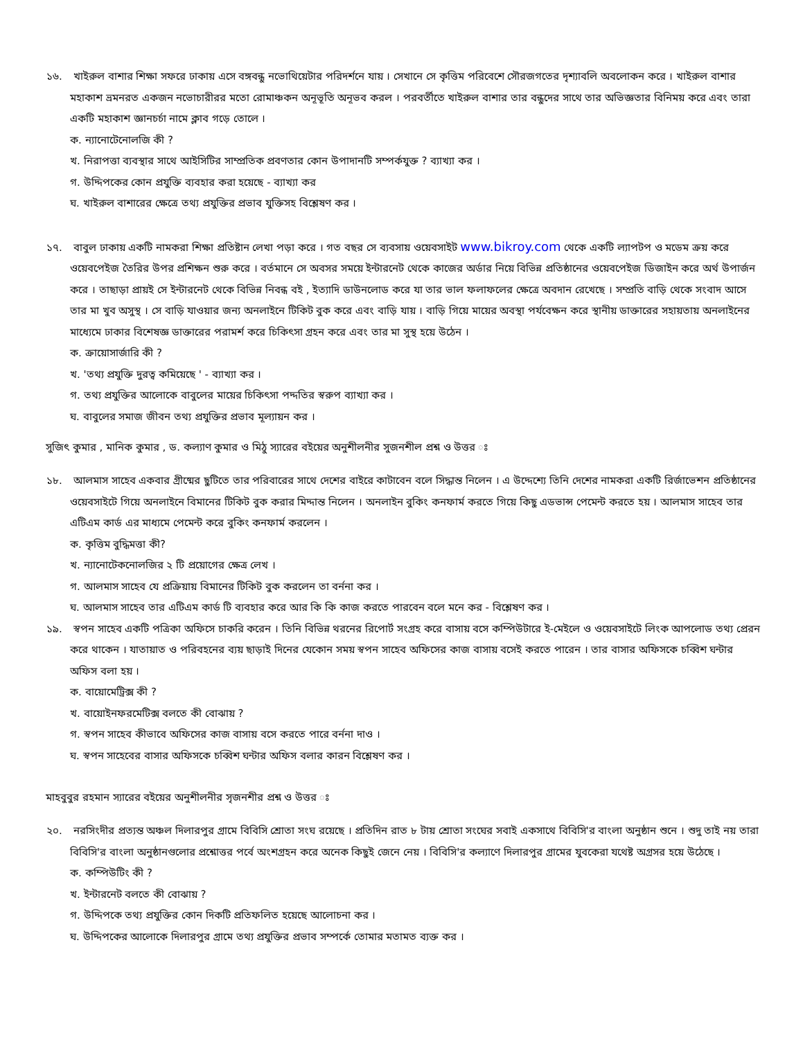১৬. খাইরুল বাশার শিক্ষা সফরে ঢাকায় এসে বঙ্গবন্ধু নভোথিয়েটার পরিদর্শনে যায় । সেখানে সে কৃত্তিম পরিবেশে সৌরজগতের দৃশ্যাবলি অবলোকন করে । খাইরুল বাশার মহাকাশ ভ্রমনরত একজন নভোচারীরর মতো রোমাঞ্চকন অনূভূতি অনূভব করল । পরবর্তীতে খাইরুল বাশার তার বন্ধুদের সাথে তার অভিজ্ঞতার বিনিময় করে এবং তারা একটি মহাকাশ জ্ঞানচর্চা নামে ক্লাব গড়ে তোলে ।
ক. ন্যানোটেনোলজি কী ?
খ. নিরাপত্তা ব্যবস্থার সাথে আইসিটির সাম্প্রতিক প্রবণতার কোন উপাদানটি সম্পর্কযুক্ত ? ব্যাখ্যা কর ।
গ. উদ্দিপকের কোন প্রযুক্তি ব্যবহার করা হয়েছে - ব্যাখ্যা কর
ঘ. খাইরুল বাশারের ক্ষেত্রে তথ্য প্রযুক্তির প্রভাব যুক্তিসহ বিশ্লেষণ কর ।
১৭. বাবুল ঢাকায় একটি নামকরা শিক্ষা প্রতিষ্টান লেখা পড়া করে । গত বছর সে ব্যবসায় ওয়েবসাইট www.bikroy.com থেকে একটি ল্যাপটপ ও মডেম ক্রয় করে ওয়েবপেইজ তৈরির উপর প্রশিক্ষন শুরু করে । বর্তমানে সে অবসর সময়ে ইন্টারনেট থেকে কাজের অর্ডার নিয়ে বিভিন্ন প্রতিষ্ঠানের ওয়েবপেইজ ডিজাইন করে অর্থ উপার্জন করে । তাছাড়া প্রায়ই সে ইন্টারনেট থেকে বিভিন্ন নিবন্ধ বই , ইত্যাদি ডাউনলোড করে যা তার ভাল ফলাফলের ক্ষেত্রে অবদান রেখেছে । সম্প্রতি বাড়ি থেকে সংবাদ আসে তার মা খুব অসুস্থ । সে বাড়ি যাওয়ার জন্য অনলাইনে টিকিট বুক করে এবং বাড়ি যায় । বাড়ি গিয়ে মায়ের অবস্থা পর্যবেক্ষন করে স্থানীয় ডাক্তারের সহায়তায় অনলাইনের মাধ্যেমে ঢাকার বিশেষজ্ঞ ডাক্তারের পরামর্শ করে চিকিৎসা গ্রহন করে এবং তার মা সুস্থ হয়ে উঠেন ।
ক. ক্রায়োসার্জারি কী ?
খ. 'তথ্য প্রযুক্তি দুরত্ব কমিয়েছে ' - ব্যাখ্যা কর ।
গ. তথ্য প্রযুক্তির আলোকে বাবুলের মায়ের চিকিৎসা পদ্দতির স্বরুপ ব্যাখ্যা কর ।
ঘ. বাবুলের সমাজ জীবন তথ্য প্রযুক্তির প্রভাব মূল্যায়ন কর ।
সুজিৎ কুমার , মানিক কুমার , ড. কল্যাণ কুমার ও মিঠু স্যারের বইয়ের অনুশীলনীর সুজনশীল প্রশ্ন ও উত্তর ঃ
১৮. আলমাস সাহেব একবার গ্রীষ্মের ছুটিতে তার পরিবারের সাথে দেশের বাইরে কাটাবেন বলে সিদ্ধান্ত নিলেন । এ উদ্দেশ্যে তিনি দেশের নামকরা একটি রির্জাভেশন প্রতিষ্ঠানের ওয়েবসাইটে গিয়ে অনলাইনে বিমানের টিকিট বুক করার মিদ্দান্ত নিলেন । অনলাইন বুকিং কনফার্ম করতে গিয়ে কিছু এডভান্স পেমেন্ট করতে হয় । আলমাস সাহেব তার এটিএম কার্ড এর মাধ্যমে পেমেন্ট করে বুকিং কনফার্ম করলেন ।
ক. কৃত্তিম বুদ্ধিমত্তা কী?
খ. ন্যানোটেকনোলজির ২ টি প্রয়োগের ক্ষেত্র লেখ ।
গ. আলমাস সাহেব যে প্রক্রিয়ায় বিমানের টিকিট বুক করলেন তা বর্ননা কর ।
ঘ. আলমাস সাহেব তার এটিএম কার্ড টি ব্যবহার করে আর কি কি কাজ করতে পারবেন বলে মনে কর - বিশ্লেষণ কর ।
১৯. স্বপন সাহেব একটি পত্রিকা অফিসে চাকরি করেন । তিনি বিভিন্ন থরনের রিপোর্ট সংগ্রহ করে বাসায় বসে কম্পিউটারে ই-মেইলে ও ওয়েবসাইটে লিংক আপলোড তথ্য প্রেরন করে থাকেন । যাতায়াত ও পরিবহনের ব্যয় ছাড়াই দিনের যেকোন সময় স্বপন সাহেব অফিসের কাজ বাসায় বসেই করতে পারেন । তার বাসার অফিসকে চব্বিশ ঘন্টার অফিস বলা হয় ।
ক. বায়োমেট্রিক্স কী ?
খ. বায়োইনফরমেটিক্স বলতে কী বোঝায় ?
গ. স্বপন সাহেব কীভাবে অফিসের কাজ বাসায় বসে করতে পারে বর্ননা দাও ।
ঘ. স্বপন সাহেবের বাসার অফিসকে চব্বিশ ঘন্টার অফিস বলার কারন বিশ্লেষণ কর ।
মাহবুবুর রহমান স্যারের বইয়ের অনুশীলনীর সৃজনশীর প্রশ্ন ও উত্তর ঃ
২০. নরসিংদীর প্রত্যন্ত অঞ্চল দিলারপুর গ্রামে বিবিসি শ্রোতা সংঘ রয়েছে । প্রতিদিন রাত ৮ টায় শ্রোতা সংঘের সবাই একসাথে বিবিসি'র বাংলা অনুষ্ঠান শুনে । শুদু তাই নয় তারা বিবিসি'র বাংলা অনুষ্ঠানগুলোর প্রশ্নোত্তর পর্বে অংশগ্রহন করে অনেক কিছুই জেনে নেয় । বিবিসি'র কল্যাণে দিলারপুর গ্রামের যুবকেরা যথেষ্ট অগ্রসর হয়ে উঠেছে ।
ক. কম্পিউটিং কী ?
খ. ইন্টারনেট বলতে কী বোঝায় ?
গ. উদ্দিপকে তথ্য প্রযুক্তির কোন দিকটি প্রতিফলিত হয়েছে আলোচনা কর ।
ঘ. উদ্দিপকের আলোকে দিলারপুর গ্রামে তথ্য প্রযুক্তির প্রভাব সম্পর্কে তোমার মতামত ব্যক্ত কর ।